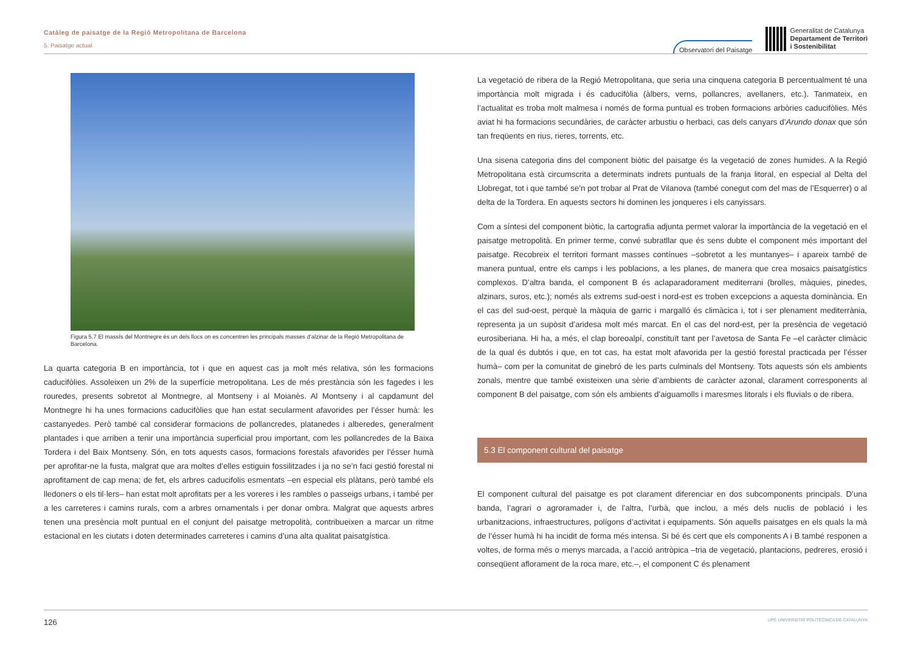Catàleg de paisatge de la Regió Metropolitana de Barcelona
5. Paisatge actual
Observatori del Paisatge
Generalitat de Catalunya
Departament de Territori
i Sostenibilitat
Figura 5.7 El massís del Montnegre és un dels llocs on es concentren les principals masses d’alzinar de la Regió Metropolitana de Barcelona.
La quarta categoria B en importància, tot i que en aquest cas ja molt més relativa, són les formacions caducifòlies. Assoleixen un 2% de la superfície metropolitana. Les de més prestància són les fagedes i les rouredes, presents sobretot al Montnegre, al Montseny i al Moianès. Al Montseny i al capdamunt del Montnegre hi ha unes formacions caducifòlies que han estat secularment afavorides per l’ésser humà: les castanyedes. Però també cal considerar formacions de pollancredes, platanedes i alberedes, generalment plantades i que arriben a tenir una importància superficial prou important, com les pollancredes de la Baixa Tordera i del Baix Montseny. Són, en tots aquests casos, formacions forestals afavorides per l’ésser humà per aprofitar-ne la fusta, malgrat que ara moltes d’elles estiguin fossilitzades i ja no se’n faci gestió forestal ni aprofitament de cap mena; de fet, els arbres caducifolis esmentats –en especial els plàtans, però també els lledoners o els til·lers– han estat molt aprofitats per a les voreres i les rambles o passeigs urbans, i també per a les carreteres i camins rurals, com a arbres ornamentals i per donar ombra. Malgrat que aquests arbres tenen una presència molt puntual en el conjunt del paisatge metropolità, contribueixen a marcar un ritme estacional en les ciutats i doten determinades carreteres i camins d’una alta qualitat paisatgística.
La vegetació de ribera de la Regió Metropolitana, que seria una cinquena categoria B percentualment té una importància molt migrada i és caducifòlia (àlbers, verns, pollancres, avellaners, etc.). Tanmateix, en l’actualitat es troba molt malmesa i només de forma puntual es troben formacions arbòries caducifòlies. Més aviat hi ha formacions secundàries, de caràcter arbustiu o herbaci, cas dels canyars d’Arundo donax que són tan freqüents en rius, rieres, torrents, etc.
Una sisena categoria dins del component biòtic del paisatge és la vegetació de zones humides. A la Regió Metropolitana està circumscrita a determinats indrets puntuals de la franja litoral, en especial al Delta del Llobregat, tot i que també se’n pot trobar al Prat de Vilanova (també conegut com del mas de l’Esquerrer) o al delta de la Tordera. En aquests sectors hi dominen les jonqueres i els canyissars.
Com a síntesi del component biòtic, la cartografia adjunta permet valorar la importància de la vegetació en el paisatge metropolità. En primer terme, convé subratllar que és sens dubte el component més important del paisatge. Recobreix el territori formant masses contínues –sobretot a les muntanyes– i apareix també de manera puntual, entre els camps i les poblacions, a les planes, de manera que crea mosaics paisatgístics complexos. D’altra banda, el component B és aclaparadorament mediterrani (brolles, màquies, pinedes, alzinars, suros, etc.); només als extrems sud-oest i nord-est es troben excepcions a aquesta dominància. En el cas del sud-oest, perquè la màquia de garric i margalló és climàcica i, tot i ser plenament mediterrània, representa ja un supòsit d’aridesa molt més marcat. En el cas del nord-est, per la presència de vegetació eurosiberiana. Hi ha, a més, el clap boreoalpí, constituït tant per l’avetosa de Santa Fe –el caràcter climàcic de la qual és dubtós i que, en tot cas, ha estat molt afavorida per la gestió forestal practicada per l’ésser humà– com per la comunitat de ginebró de les parts culminals del Montseny. Tots aquests són els ambients zonals, mentre que també existeixen una sèrie d’ambients de caràcter azonal, clarament corresponents al component B del paisatge, com són els ambients d’aiguamolls i maresmes litorals i els fluvials o de ribera.
5.3 El component cultural del paisatge
El component cultural del paisatge es pot clarament diferenciar en dos subcomponents principals. D’una banda, l’agrari o agroramader i, de l’altra, l’urbà, que inclou, a més dels nuclis de població i les urbanitzacions, infraestructures, polígons d’activitat i equipaments. Són aquells paisatges en els quals la mà de l’ésser humà hi ha incidit de forma més intensa. Si bé és cert que els components A i B també responen a voltes, de forma més o menys marcada, a l’acció antròpica –tria de vegetació, plantacions, pedreres, erosió i conseqüent aflorament de la roca mare, etc.–, el component C és plenament
126 UPC UNIVERSITAT POLITÈCNICA DE CATALUNYA